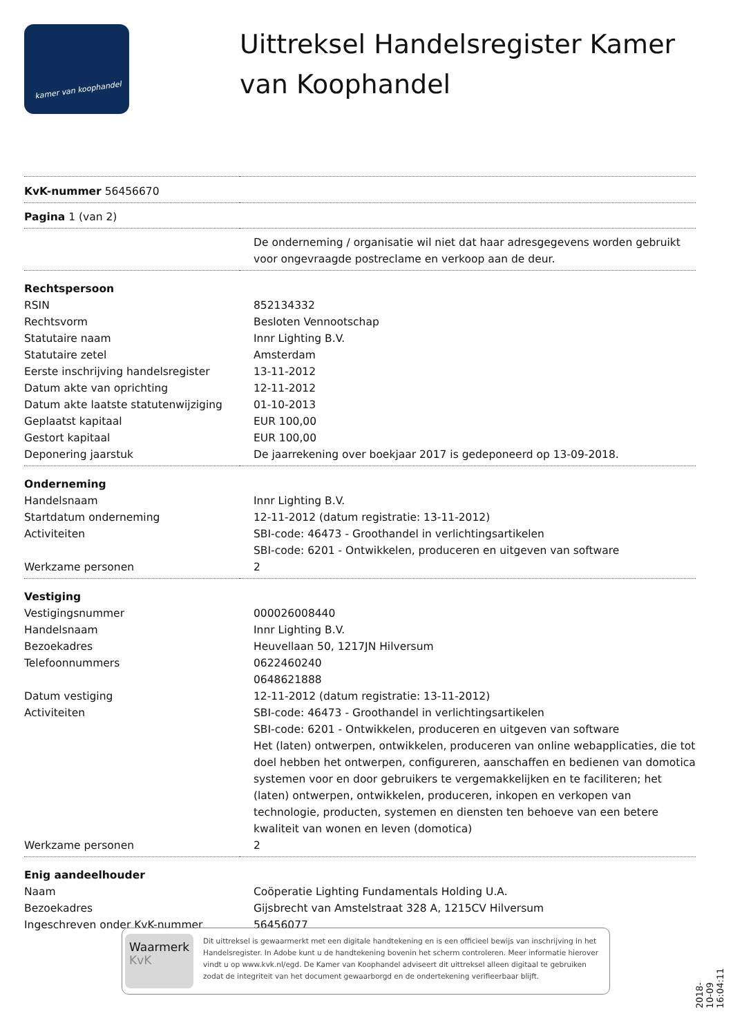kamer van koophandel
Uittreksel Handelsregister Kamer van Koophandel
| KvK-nummer 56456670 | |
| Pagina 1 (van 2) | |
| | De onderneming / organisatie wil niet dat haar adresgegevens worden gebruikt voor ongevraagde postreclame en verkoop aan de deur. |
| Rechtspersoon | |
| RSIN | 852134332 |
| Rechtsvorm | Besloten Vennootschap |
| Statutaire naam | Innr Lighting B.V. |
| Statutaire zetel | Amsterdam |
| Eerste inschrijving handelsregister | 13-11-2012 |
| Datum akte van oprichting | 12-11-2012 |
| Datum akte laatste statutenwijziging | 01-10-2013 |
| Geplaatst kapitaal | EUR 100,00 |
| Gestort kapitaal | EUR 100,00 |
| Deponering jaarstuk | De jaarrekening over boekjaar 2017 is gedeponeerd op 13-09-2018. |
| Onderneming | |
| Handelsnaam | Innr Lighting B.V. |
| Startdatum onderneming | 12-11-2012 (datum registratie: 13-11-2012) |
| Activiteiten | SBI-code: 46473 - Groothandel in verlichtingsartikelen SBI-code: 6201 - Ontwikkelen, produceren en uitgeven van software |
| Werkzame personen | 2 |
| Vestiging | |
| Vestigingsnummer | 000026008440 |
| Handelsnaam | Innr Lighting B.V. |
| Bezoekadres | Heuvellaan 50, 1217JN Hilversum |
| Telefoonnummers | 0622460240 0648621888 |
| Datum vestiging | 12-11-2012 (datum registratie: 13-11-2012) |
| Activiteiten | SBI-code: 46473 - Groothandel in verlichtingsartikelen SBI-code: 6201 - Ontwikkelen, produceren en uitgeven van software Het (laten) ontwerpen, ontwikkelen, produceren van online webapplicaties, die tot doel hebben het ontwerpen, configureren, aanschaffen en bedienen van domotica systemen voor en door gebruikers te vergemakkelijken en te faciliteren; het (laten) ontwerpen, ontwikkelen, produceren, inkopen en verkopen van technologie, producten, systemen en diensten ten behoeve van een betere kwaliteit van wonen en leven (domotica) |
| Werkzame personen | 2 |
| Enig aandeelhouder | |
| Naam | Coöperatie Lighting Fundamentals Holding U.A. |
| Bezoekadres | Gijsbrecht van Amstelstraat 328 A, 1215CV Hilversum |
| Ingeschreven onder KvK-nummer | 56456077 |
Waarmerk
KvK
Dit uittreksel is gewaarmerkt met een digitale handtekening en is een officieel bewijs van inschrijving in het Handelsregister. In Adobe kunt u de handtekening bovenin het scherm controleren. Meer informatie hierover vindt u op www.kvk.nl/egd. De Kamer van Koophandel adviseert dit uittreksel alleen digitaal te gebruiken zodat de integriteit van het document gewaarborgd en de ondertekening verifieerbaar blijft.
2018-10-09 16:04:11